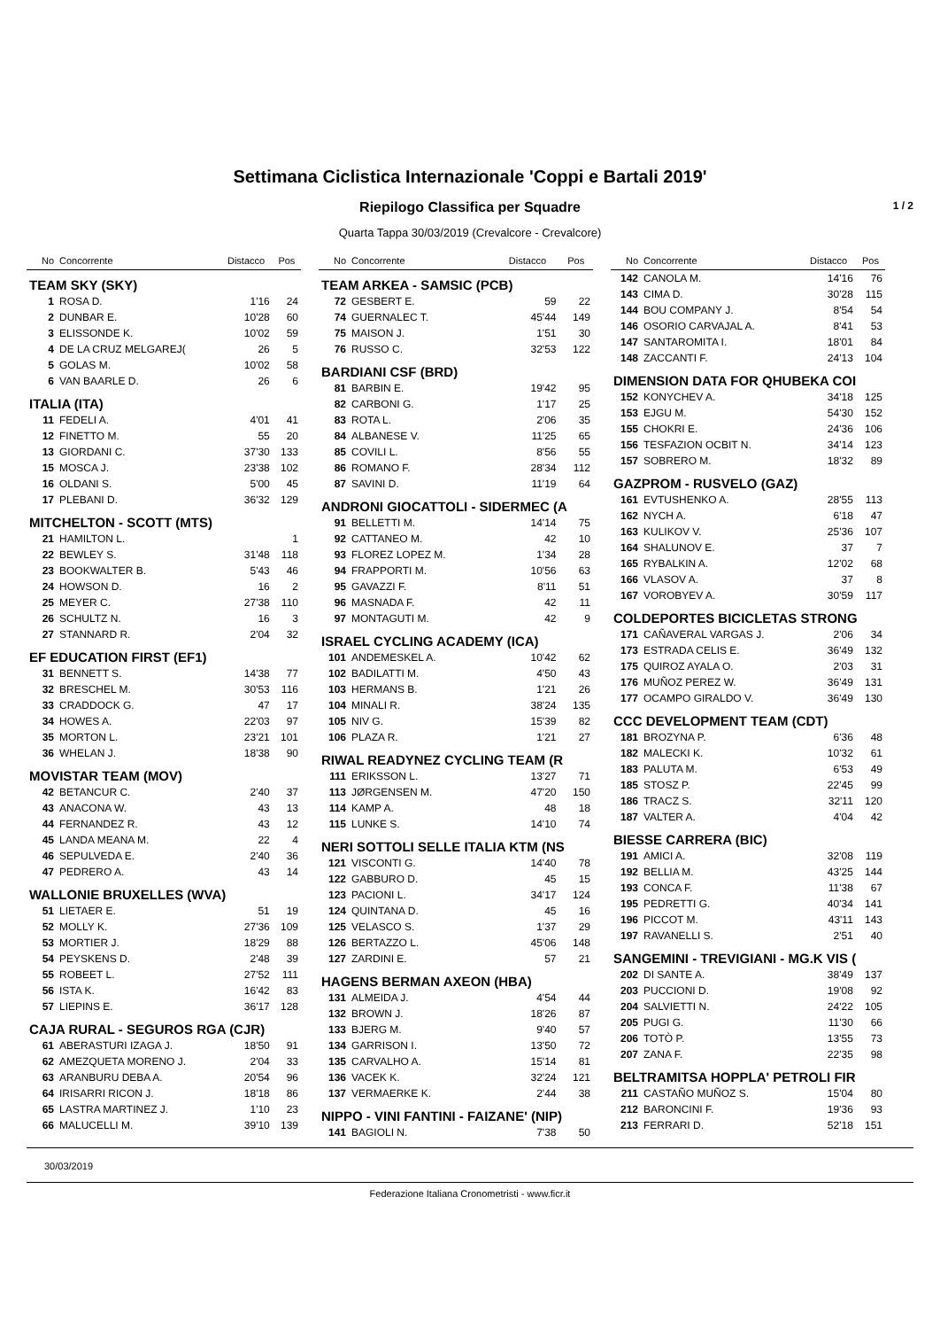Settimana Ciclistica Internazionale 'Coppi e Bartali 2019'
Riepilogo Classifica per Squadre 1 / 2
Quarta Tappa 30/03/2019 (Crevalcore - Crevalcore)
| No | Concorrente | Distacco | Pos |
| --- | --- | --- | --- |
| TEAM SKY (SKY) | | | |
| 1 | ROSA D. | 1'16 | 24 |
| 2 | DUNBAR E. | 10'28 | 60 |
| 3 | ELISSONDE K. | 10'02 | 59 |
| 4 | DE LA CRUZ MELGAREJ( | 26 | 5 |
| 5 | GOLAS M. | 10'02 | 58 |
| 6 | VAN BAARLE D. | 26 | 6 |
| ITALIA (ITA) | | | |
| 11 | FEDELI A. | 4'01 | 41 |
| 12 | FINETTO M. | 55 | 20 |
| 13 | GIORDANI C. | 37'30 | 133 |
| 15 | MOSCA J. | 23'38 | 102 |
| 16 | OLDANI S. | 5'00 | 45 |
| 17 | PLEBANI D. | 36'32 | 129 |
| MITCHELTON - SCOTT (MTS) | | | |
| 21 | HAMILTON L. | | 1 |
| 22 | BEWLEY S. | 31'48 | 118 |
| 23 | BOOKWALTER B. | 5'43 | 46 |
| 24 | HOWSON D. | 16 | 2 |
| 25 | MEYER C. | 27'38 | 110 |
| 26 | SCHULTZ N. | 16 | 3 |
| 27 | STANNARD R. | 2'04 | 32 |
| EF EDUCATION FIRST (EF1) | | | |
| 31 | BENNETT S. | 14'38 | 77 |
| 32 | BRESCHEL M. | 30'53 | 116 |
| 33 | CRADDOCK G. | 47 | 17 |
| 34 | HOWES A. | 22'03 | 97 |
| 35 | MORTON L. | 23'21 | 101 |
| 36 | WHELAN J. | 18'38 | 90 |
| MOVISTAR TEAM (MOV) | | | |
| 42 | BETANCUR C. | 2'40 | 37 |
| 43 | ANACONA W. | 43 | 13 |
| 44 | FERNANDEZ R. | 43 | 12 |
| 45 | LANDA MEANA M. | 22 | 4 |
| 46 | SEPULVEDA E. | 2'40 | 36 |
| 47 | PEDRERO A. | 43 | 14 |
| WALLONIE BRUXELLES (WVA) | | | |
| 51 | LIETAER E. | 51 | 19 |
| 52 | MOLLY K. | 27'36 | 109 |
| 53 | MORTIER J. | 18'29 | 88 |
| 54 | PEYSKENS D. | 2'48 | 39 |
| 55 | ROBEET L. | 27'52 | 111 |
| 56 | ISTA K. | 16'42 | 83 |
| 57 | LIEPINS E. | 36'17 | 128 |
| CAJA RURAL - SEGUROS RGA (CJR) | | | |
| 61 | ABERASTURI IZAGA J. | 18'50 | 91 |
| 62 | AMEZQUETA MORENO J. | 2'04 | 33 |
| 63 | ARANBURU DEBA A. | 20'54 | 96 |
| 64 | IRISARRI RICON J. | 18'18 | 86 |
| 65 | LASTRA MARTINEZ J. | 1'10 | 23 |
| 66 | MALUCELLI M. | 39'10 | 139 |
| No | Concorrente | Distacco | Pos |
| --- | --- | --- | --- |
| TEAM ARKEA - SAMSIC (PCB) | | | |
| 72 | GESBERT E. | 59 | 22 |
| 74 | GUERNALEC T. | 45'44 | 149 |
| 75 | MAISON J. | 1'51 | 30 |
| 76 | RUSSO C. | 32'53 | 122 |
| BARDIANI CSF (BRD) | | | |
| 81 | BARBIN E. | 19'42 | 95 |
| 82 | CARBONI G. | 1'17 | 25 |
| 83 | ROTA L. | 2'06 | 35 |
| 84 | ALBANESE V. | 11'25 | 65 |
| 85 | COVILI L. | 8'56 | 55 |
| 86 | ROMANO F. | 28'34 | 112 |
| 87 | SAVINI D. | 11'19 | 64 |
| ANDRONI GIOCATTOLI - SIDERMEC (A | | | |
| 91 | BELLETTI M. | 14'14 | 75 |
| 92 | CATTANEO M. | 42 | 10 |
| 93 | FLOREZ LOPEZ M. | 1'34 | 28 |
| 94 | FRAPPORTI M. | 10'56 | 63 |
| 95 | GAVAZZI F. | 8'11 | 51 |
| 96 | MASNADA F. | 42 | 11 |
| 97 | MONTAGUTI M. | 42 | 9 |
| ISRAEL CYCLING ACADEMY (ICA) | | | |
| 101 | ANDEMESKEL A. | 10'42 | 62 |
| 102 | BADILATTI M. | 4'50 | 43 |
| 103 | HERMANS B. | 1'21 | 26 |
| 104 | MINALI R. | 38'24 | 135 |
| 105 | NIV G. | 15'39 | 82 |
| 106 | PLAZA R. | 1'21 | 27 |
| RIWAL READYNEZ CYCLING TEAM (R | | | |
| 111 | ERIKSSON L. | 13'27 | 71 |
| 113 | JØRGENSEN M. | 47'20 | 150 |
| 114 | KAMP A. | 48 | 18 |
| 115 | LUNKE S. | 14'10 | 74 |
| NERI SOTTOLI SELLE ITALIA KTM (NS | | | |
| 121 | VISCONTI G. | 14'40 | 78 |
| 122 | GABBURO D. | 45 | 15 |
| 123 | PACIONI L. | 34'17 | 124 |
| 124 | QUINTANA D. | 45 | 16 |
| 125 | VELASCO S. | 1'37 | 29 |
| 126 | BERTAZZO L. | 45'06 | 148 |
| 127 | ZARDINI E. | 57 | 21 |
| HAGENS BERMAN AXEON (HBA) | | | |
| 131 | ALMEIDA J. | 4'54 | 44 |
| 132 | BROWN J. | 18'26 | 87 |
| 133 | BJERG M. | 9'40 | 57 |
| 134 | GARRISON I. | 13'50 | 72 |
| 135 | CARVALHO A. | 15'14 | 81 |
| 136 | VACEK K. | 32'24 | 121 |
| 137 | VERMAERKE K. | 2'44 | 38 |
| NIPPO - VINI FANTINI - FAIZANE' (NIP) | | | |
| 141 | BAGIOLI N. | 7'38 | 50 |
| No | Concorrente | Distacco | Pos |
| --- | --- | --- | --- |
| 142 | CANOLA M. | 14'16 | 76 |
| 143 | CIMA D. | 30'28 | 115 |
| 144 | BOU COMPANY J. | 8'54 | 54 |
| 146 | OSORIO CARVAJAL A. | 8'41 | 53 |
| 147 | SANTAROMITA I. | 18'01 | 84 |
| 148 | ZACCANTI F. | 24'13 | 104 |
| DIMENSION DATA FOR QHUBEKA COI | | | |
| 152 | KONYCHEV A. | 34'18 | 125 |
| 153 | EJGU M. | 54'30 | 152 |
| 155 | CHOKRI E. | 24'36 | 106 |
| 156 | TESFAZION OCBIT N. | 34'14 | 123 |
| 157 | SOBRERO M. | 18'32 | 89 |
| GAZPROM - RUSVELO (GAZ) | | | |
| 161 | EVTUSHENKO A. | 28'55 | 113 |
| 162 | NYCH A. | 6'18 | 47 |
| 163 | KULIKOV V. | 25'36 | 107 |
| 164 | SHALUNOV E. | 37 | 7 |
| 165 | RYBALKIN A. | 12'02 | 68 |
| 166 | VLASOV A. | 37 | 8 |
| 167 | VOROBYEV A. | 30'59 | 117 |
| COLDEPORTES BICICLETAS STRONG | | | |
| 171 | CAÑAVERAL VARGAS J. | 2'06 | 34 |
| 173 | ESTRADA CELIS E. | 36'49 | 132 |
| 175 | QUIROZ AYALA O. | 2'03 | 31 |
| 176 | MUÑOZ PEREZ W. | 36'49 | 131 |
| 177 | OCAMPO GIRALDO V. | 36'49 | 130 |
| CCC DEVELOPMENT TEAM (CDT) | | | |
| 181 | BROZYNA P. | 6'36 | 48 |
| 182 | MALECKI K. | 10'32 | 61 |
| 183 | PALUTA M. | 6'53 | 49 |
| 185 | STOSZ P. | 22'45 | 99 |
| 186 | TRACZ S. | 32'11 | 120 |
| 187 | VALTER A. | 4'04 | 42 |
| BIESSE CARRERA (BIC) | | | |
| 191 | AMICI A. | 32'08 | 119 |
| 192 | BELLIA M. | 43'25 | 144 |
| 193 | CONCA F. | 11'38 | 67 |
| 195 | PEDRETTI G. | 40'34 | 141 |
| 196 | PICCOT M. | 43'11 | 143 |
| 197 | RAVANELLI S. | 2'51 | 40 |
| SANGEMINI - TREVIGIANI - MG.K VIS ( | | | |
| 202 | DI SANTE A. | 38'49 | 137 |
| 203 | PUCCIONI D. | 19'08 | 92 |
| 204 | SALVIETTI N. | 24'22 | 105 |
| 205 | PUGI G. | 11'30 | 66 |
| 206 | TOTÒ P. | 13'55 | 73 |
| 207 | ZANA F. | 22'35 | 98 |
| BELTRAMITSA HOPPLA' PETROLI FIR | | | |
| 211 | CASTAÑO MUÑOZ S. | 15'04 | 80 |
| 212 | BARONCINI F. | 19'36 | 93 |
| 213 | FERRARI D. | 52'18 | 151 |
30/03/2019
Federazione Italiana Cronometristi - www.ficr.it